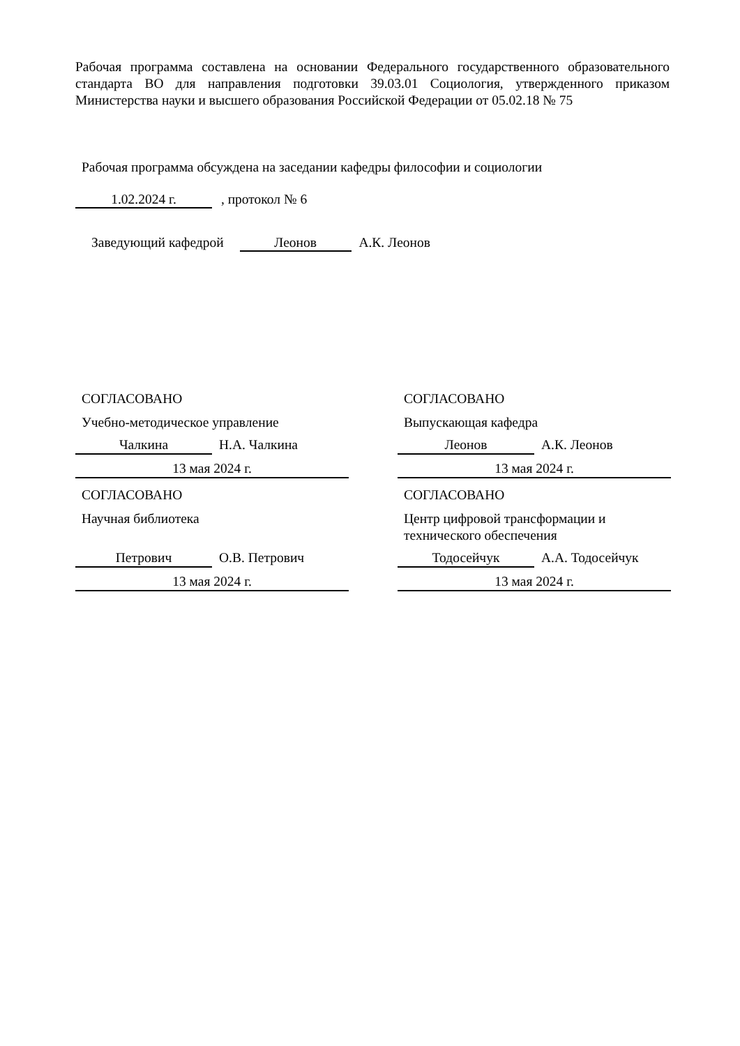Рабочая программа составлена на основании Федерального государственного образовательного стандарта ВО для направления подготовки 39.03.01 Социология, утвержденного приказом Министерства науки и высшего образования Российской Федерации от 05.02.18 № 75
Рабочая программа обсуждена на заседании кафедры философии и социологии
1.02.2024 г. , протокол № 6
Заведующий кафедрой Леонов А.К. Леонов
СОГЛАСОВАНО
Учебно-методическое управление
Чалкина Н.А. Чалкина
13 мая 2024 г.
СОГЛАСОВАНО
Научная библиотека
Петрович О.В. Петрович
13 мая 2024 г.
СОГЛАСОВАНО
Выпускающая кафедра
Леонов А.К. Леонов
13 мая 2024 г.
СОГЛАСОВАНО
Центр цифровой трансформации и
технического обеспечения
Тодосейчук А.А. Тодосейчук
13 мая 2024 г.